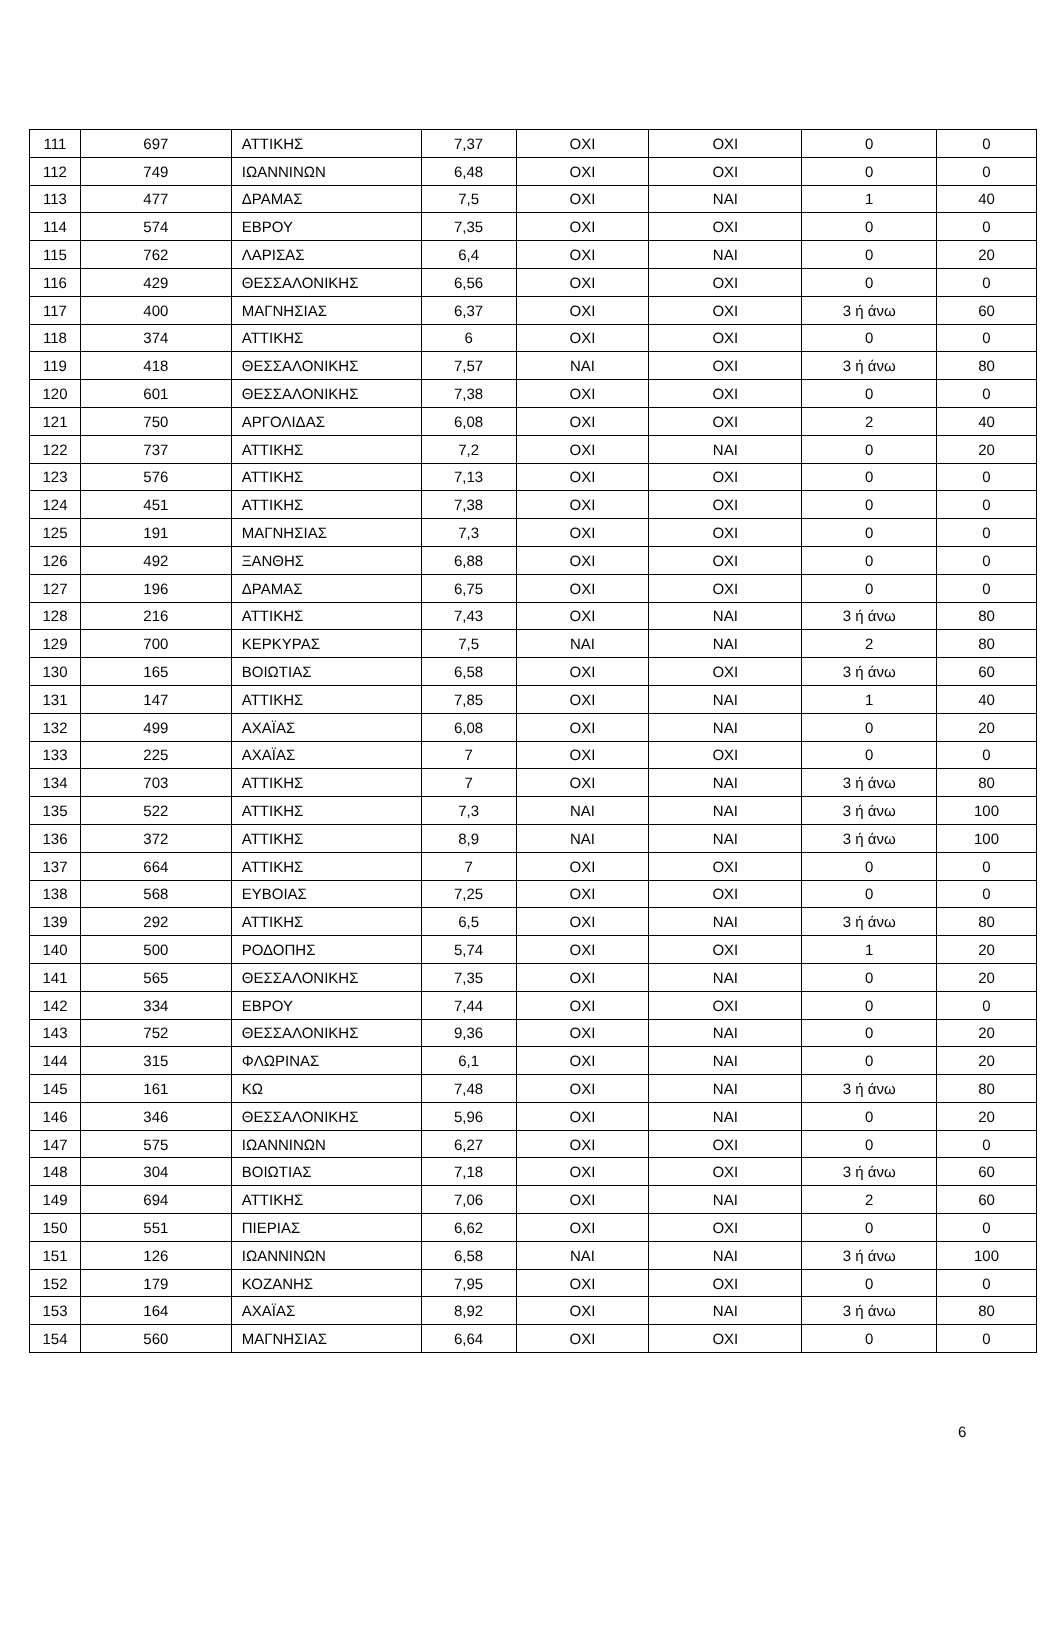| 111 | 697 | ΑΤΤΙΚΗΣ | 7,37 | ΟΧΙ | ΟΧΙ | 0 | 0 |
| 112 | 749 | ΙΩΑΝΝΙΝΩΝ | 6,48 | ΟΧΙ | ΟΧΙ | 0 | 0 |
| 113 | 477 | ΔΡΑΜΑΣ | 7,5 | ΟΧΙ | ΝΑΙ | 1 | 40 |
| 114 | 574 | ΕΒΡΟΥ | 7,35 | ΟΧΙ | ΟΧΙ | 0 | 0 |
| 115 | 762 | ΛΑΡΙΣΑΣ | 6,4 | ΟΧΙ | ΝΑΙ | 0 | 20 |
| 116 | 429 | ΘΕΣΣΑΛΟΝΙΚΗΣ | 6,56 | ΟΧΙ | ΟΧΙ | 0 | 0 |
| 117 | 400 | ΜΑΓΝΗΣΙΑΣ | 6,37 | ΟΧΙ | ΟΧΙ | 3 ή άνω | 60 |
| 118 | 374 | ΑΤΤΙΚΗΣ | 6 | ΟΧΙ | ΟΧΙ | 0 | 0 |
| 119 | 418 | ΘΕΣΣΑΛΟΝΙΚΗΣ | 7,57 | ΝΑΙ | ΟΧΙ | 3 ή άνω | 80 |
| 120 | 601 | ΘΕΣΣΑΛΟΝΙΚΗΣ | 7,38 | ΟΧΙ | ΟΧΙ | 0 | 0 |
| 121 | 750 | ΑΡΓΟΛΙΔΑΣ | 6,08 | ΟΧΙ | ΟΧΙ | 2 | 40 |
| 122 | 737 | ΑΤΤΙΚΗΣ | 7,2 | ΟΧΙ | ΝΑΙ | 0 | 20 |
| 123 | 576 | ΑΤΤΙΚΗΣ | 7,13 | ΟΧΙ | ΟΧΙ | 0 | 0 |
| 124 | 451 | ΑΤΤΙΚΗΣ | 7,38 | ΟΧΙ | ΟΧΙ | 0 | 0 |
| 125 | 191 | ΜΑΓΝΗΣΙΑΣ | 7,3 | ΟΧΙ | ΟΧΙ | 0 | 0 |
| 126 | 492 | ΞΑΝΘΗΣ | 6,88 | ΟΧΙ | ΟΧΙ | 0 | 0 |
| 127 | 196 | ΔΡΑΜΑΣ | 6,75 | ΟΧΙ | ΟΧΙ | 0 | 0 |
| 128 | 216 | ΑΤΤΙΚΗΣ | 7,43 | ΟΧΙ | ΝΑΙ | 3 ή άνω | 80 |
| 129 | 700 | ΚΕΡΚΥΡΑΣ | 7,5 | ΝΑΙ | ΝΑΙ | 2 | 80 |
| 130 | 165 | ΒΟΙΩΤΙΑΣ | 6,58 | ΟΧΙ | ΟΧΙ | 3 ή άνω | 60 |
| 131 | 147 | ΑΤΤΙΚΗΣ | 7,85 | ΟΧΙ | ΝΑΙ | 1 | 40 |
| 132 | 499 | ΑΧΑΪΑΣ | 6,08 | ΟΧΙ | ΝΑΙ | 0 | 20 |
| 133 | 225 | ΑΧΑΪΑΣ | 7 | ΟΧΙ | ΟΧΙ | 0 | 0 |
| 134 | 703 | ΑΤΤΙΚΗΣ | 7 | ΟΧΙ | ΝΑΙ | 3 ή άνω | 80 |
| 135 | 522 | ΑΤΤΙΚΗΣ | 7,3 | ΝΑΙ | ΝΑΙ | 3 ή άνω | 100 |
| 136 | 372 | ΑΤΤΙΚΗΣ | 8,9 | ΝΑΙ | ΝΑΙ | 3 ή άνω | 100 |
| 137 | 664 | ΑΤΤΙΚΗΣ | 7 | ΟΧΙ | ΟΧΙ | 0 | 0 |
| 138 | 568 | ΕΥΒΟΙΑΣ | 7,25 | ΟΧΙ | ΟΧΙ | 0 | 0 |
| 139 | 292 | ΑΤΤΙΚΗΣ | 6,5 | ΟΧΙ | ΝΑΙ | 3 ή άνω | 80 |
| 140 | 500 | ΡΟΔΟΠΗΣ | 5,74 | ΟΧΙ | ΟΧΙ | 1 | 20 |
| 141 | 565 | ΘΕΣΣΑΛΟΝΙΚΗΣ | 7,35 | ΟΧΙ | ΝΑΙ | 0 | 20 |
| 142 | 334 | ΕΒΡΟΥ | 7,44 | ΟΧΙ | ΟΧΙ | 0 | 0 |
| 143 | 752 | ΘΕΣΣΑΛΟΝΙΚΗΣ | 9,36 | ΟΧΙ | ΝΑΙ | 0 | 20 |
| 144 | 315 | ΦΛΩΡΙΝΑΣ | 6,1 | ΟΧΙ | ΝΑΙ | 0 | 20 |
| 145 | 161 | ΚΩ | 7,48 | ΟΧΙ | ΝΑΙ | 3 ή άνω | 80 |
| 146 | 346 | ΘΕΣΣΑΛΟΝΙΚΗΣ | 5,96 | ΟΧΙ | ΝΑΙ | 0 | 20 |
| 147 | 575 | ΙΩΑΝΝΙΝΩΝ | 6,27 | ΟΧΙ | ΟΧΙ | 0 | 0 |
| 148 | 304 | ΒΟΙΩΤΙΑΣ | 7,18 | ΟΧΙ | ΟΧΙ | 3 ή άνω | 60 |
| 149 | 694 | ΑΤΤΙΚΗΣ | 7,06 | ΟΧΙ | ΝΑΙ | 2 | 60 |
| 150 | 551 | ΠΙΕΡΙΑΣ | 6,62 | ΟΧΙ | ΟΧΙ | 0 | 0 |
| 151 | 126 | ΙΩΑΝΝΙΝΩΝ | 6,58 | ΝΑΙ | ΝΑΙ | 3 ή άνω | 100 |
| 152 | 179 | ΚΟΖΑΝΗΣ | 7,95 | ΟΧΙ | ΟΧΙ | 0 | 0 |
| 153 | 164 | ΑΧΑΪΑΣ | 8,92 | ΟΧΙ | ΝΑΙ | 3 ή άνω | 80 |
| 154 | 560 | ΜΑΓΝΗΣΙΑΣ | 6,64 | ΟΧΙ | ΟΧΙ | 0 | 0 |
6